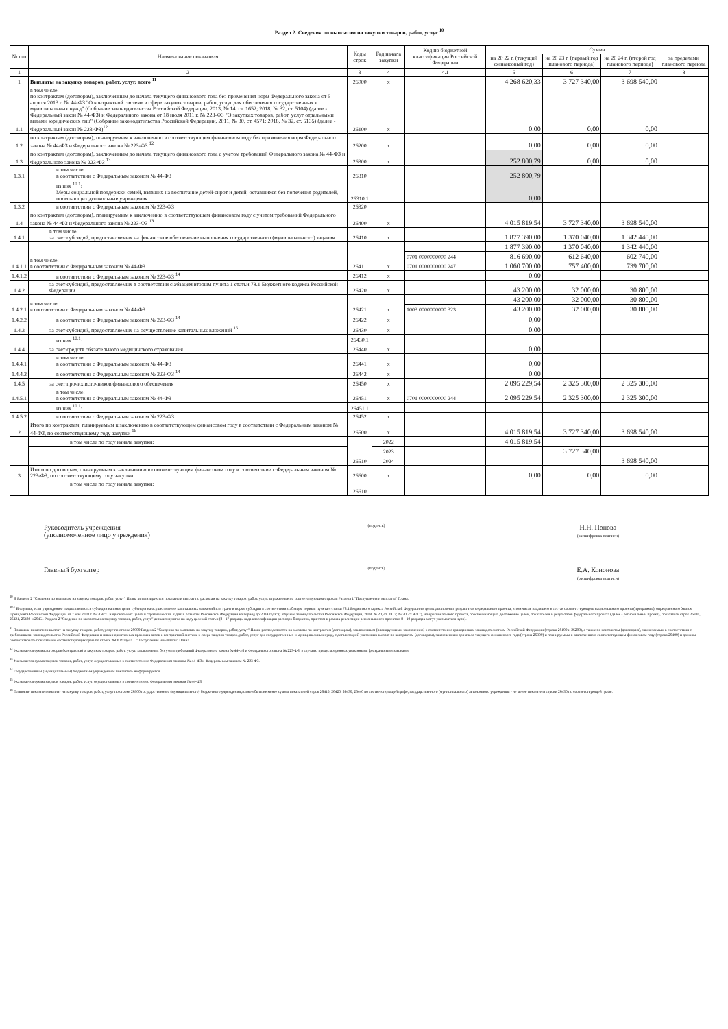Раздел 2. Сведения по выплатам на закупки товаров, работ, услуг <sup>10</sup>
| № п/п | Наименование показателя | Коды строк | Год начала закупки | Код по бюджетной классификации Российской Федерации | Сумма | | | |
| --- | --- | --- | --- | --- | --- | --- | --- | --- |
| | | | | | на 20 22 г. (текущий финансовый год) | на 20 23 г. (первый год планового периода) | на 20 24 г. (второй год планового периода) | за пределами планового периода |
| 1 | 2 | 3 | 4 | 4.1 | 5 | 6 | 7 | 8 |
| 1 | Выплаты на закупку товаров, работ, услуг, всего <sup>11</sup> | 26000 | x | | 4 268 620,33 | 3 727 340,00 | 3 698 540,00 | |
| 1.1 | в том числе: по контрактам (договорам), заключенным до начала текущего финансового года без применения норм Федерального закона от 5 апреля 2013 г. № 44-ФЗ "О контрактной системе в сфере закупок товаров, работ, услуг для обеспечения государственных и муниципальных нужд" (Собрание законодательства Российской Федерации, 2013, № 14, ст. 1652; 2018, № 32, ст. 5104) (далее - Федеральный закон № 44-ФЗ) и Федерального закона от 18 июля 2011 г. № 223-ФЗ "О закупках товаров, работ, услуг отдельными видами юридических лиц" (Собрание законодательства Российской Федерации, 2011, № 30, ст. 4571; 2018, № 32, ст. 5135) (далее - Федеральный закон № 223-ФЗ)<sup>12</sup> | 26100 | x | | 0,00 | 0,00 | 0,00 | |
| 1.2 | по контрактам (договорам), планируемым к заключению в соответствующем финансовом году без применения норм Федерального закона № 44-ФЗ и Федерального закона № 223-ФЗ <sup>12</sup> | 26200 | x | | 0,00 | 0,00 | 0,00 | |
| 1.3 | по контрактам (договорам), заключенным до начала текущего финансового года с учетом требований Федерального закона № 44-ФЗ и Федерального закона № 223-ФЗ <sup>13</sup> | 26300 | x | | 252 800,79 | 0,00 | 0,00 | |
| 1.3.1 | в том числе: в соответствии с Федеральным законом № 44-ФЗ | 26310 | | | 252 800,79 | | | |
| | из них <sup>10.1</sup>: Меры социальной поддержки семей, взявших на воспитание детей-сирот и детей, оставшихся без попечения родителей, посещающих дошкольные учреждения | 26310.1 | | | 0,00 | | | |
| 1.3.2 | в соответствии с Федеральным законом № 223-ФЗ | 26320 | | | | | | |
| 1.4 | по контрактам (договорам), планируемым к заключению в соответствующем финансовом году с учетом требований Федерального закона № 44-ФЗ и Федерального закона № 223-ФЗ <sup>13</sup> | 26400 | x | | 4 015 819,54 | 3 727 340,00 | 3 698 540,00 | |
| 1.4.1 | в том числе: за счет субсидий, предоставляемых на финансовое обеспечение выполнения государственного (муниципального) задания | 26410 | x | | 1 877 390,00 | 1 370 040,00 | 1 342 440,00 | |
| 1.4.1.1 | в том числе: в соответствии с Федеральным законом № 44-ФЗ | 26411 | x | | 1 877 390,00 | 1 370 040,00 | 1 342 440,00 | |
| | | | | 0701 0000000000 244 | 816 690,00 | 612 640,00 | 602 740,00 | |
| | | | | 0701 0000000000 247 | 1 060 700,00 | 757 400,00 | 739 700,00 | |
| 1.4.1.2 | в соответствии с Федеральным законом № 223-ФЗ <sup>14</sup> | 26412 | x | | 0,00 | | | |
| 1.4.2 | за счет субсидий, предоставляемых в соответствии с абзацем вторым пункта 1 статьи 78.1 Бюджетного кодекса Российской Федерации | 26420 | x | | 43 200,00 | 32 000,00 | 30 800,00 | |
| 1.4.2.1 | в том числе: в соответствии с Федеральным законом № 44-ФЗ | 26421 | x | | 43 200,00 | 32 000,00 | 30 800,00 | |
| | | | | 1003 0000000000 323 | 43 200,00 | 32 000,00 | 30 800,00 | |
| 1.4.2.2 | в соответствии с Федеральным законом № 223-ФЗ <sup>14</sup> | 26422 | x | | 0,00 | | | |
| 1.4.3 | за счет субсидий, предоставляемых на осуществление капитальных вложений <sup>15</sup> | 26430 | x | | 0,00 | | | |
| | из них <sup>10.1</sup>: | 26430.1 | | | | | | |
| 1.4.4 | за счет средств обязательного медицинского страхования | 26440 | x | | 0,00 | | | |
| 1.4.4.1 | в том числе: в соответствии с Федеральным законом № 44-ФЗ | 26441 | x | | 0,00 | | | |
| 1.4.4.2 | в соответствии с Федеральным законом № 223-ФЗ <sup>14</sup> | 26442 | x | | 0,00 | | | |
| 1.4.5 | за счет прочих источников финансового обеспечения | 26450 | x | | 2 095 229,54 | 2 325 300,00 | 2 325 300,00 | |
| 1.4.5.1 | в том числе: в соответствии с Федеральным законом № 44-ФЗ | 26451 | x | 0701 0000000000 244 | 2 095 229,54 | 2 325 300,00 | 2 325 300,00 | |
| | из них <sup>10.1</sup>: | 26451.1 | | | | | | |
| 1.4.5.2 | в соответствии с Федеральным законом № 223-ФЗ | 26452 | x | | | | | |
| 2 | Итого по контрактам, планируемым к заключению в соответствующем финансовом году в соответствии с Федеральным законом № 44-ФЗ, по соответствующему году закупки <sup>16</sup> | 26500 | x | | 4 015 819,54 | 3 727 340,00 | 3 698 540,00 | |
| | в том числе по году начала закупки: | 26510 | 2022 | | 4 015 819,54 | | | |
| | | | 2023 | | | 3 727 340,00 | | |
| | | | 2024 | | | | 3 698 540,00 | |
| 3 | Итого по договорам, планируемым к заключению в соответствующем финансовом году в соответствии с Федеральным законом № 223-ФЗ, по соответствующему году закупки | 26600 | x | | 0,00 | 0,00 | 0,00 | |
| | в том числе по году начала закупки: | 26610 | | | | | | |
Руководитель учреждения
(уполномоченное лицо учреждения)
(подпись)
Н.Н. Попова
(расшифровка подписи)
Главный бухгалтер
(подпись)
Е.А. Кононова
(расшифровка подписи)
<sup>10</sup> В Разделе 2 "Сведения по выплатам на закупку товаров, работ, услуг" Плана детализируются показатели выплат по расходам на закупку товаров, работ, услуг, отраженные по соответствующим строкам Раздела 1 "Поступления и выплаты" Плана.
<sup>10.1</sup> В случаях, если учреждению предоставляются субсидии на иные цели, субсидия на осуществление капитальных вложений или грант в форме субсидии в соответствии с абзацем первым пункта 4 статьи 78.1 Бюджетного кодекса Российской Федерации в целях достижения результатов федерального проекта, в том числе входящего в состав соответствующего национального проекта (программы), определенного Указом Президента Российской Федерации от 7 мая 2018 г. № 204 "О национальных целях и стратегических задачах развития Российской Федерации на период до 2024 года" (Собрание законодательства Российской Федерации, 2018, № 20, ст. 2817; № 30, ст. 4717), или регионального проекта, обеспечивающего достижение целей, показателей и результатов федерального проекта (далее - региональный проект), показатели строк 26310, 26421, 26430 и 26451 Раздела 2 "Сведения по выплатам на закупку товаров, работ, услуг" детализируются по коду целевой статьи (8 - 17 разряды кода классификации расходов бюджетов, при этом в рамках реализации регионального проекта в 8 - 10 разрядах могут указываться нули).
<sup>11</sup> Плановые показатели выплат на закупку товаров, работ, услуг по строке 26000 Раздела 2 "Сведения по выплатам на закупку товаров, работ, услуг" Плана распределяются на выплаты по контрактам (договорам), заключенным (планируемым к заключению) в соответствии с гражданским законодательством Российской Федерации (строки 26100 и 26200), а также по контрактам (договорам), заключаемым в соответствии с требованиями законодательства Российской Федерации и иных нормативных правовых актов о контрактной системе в сфере закупок товаров, работ, услуг для государственных и муниципальных нужд, с детализацией указанных выплат по контрактам (договорам), заключенным до начала текущего финансового года (строка 26300) и планируемым к заключению в соответствующем финансовом году (строка 26400) и должны соответствовать показателям соответствующих граф по строке 2600 Раздела 1 "Поступления и выплаты" Плана.
<sup>12</sup> Указывается сумма договоров (контрактов) о закупках товаров, работ, услуг, заключенных без учета требований Федерального закона № 44-ФЗ и Федерального закона № 223-ФЗ, в случаях, предусмотренных указанными федеральными законами.
<sup>13</sup> Указывается сумма закупок товаров, работ, услуг, осуществляемых в соответствии с Федеральным законом № 44-ФЗ и Федеральным законом № 223-ФЗ.
<sup>14</sup> Государственным (муниципальным) бюджетным учреждением показатель не формируется.
<sup>15</sup> Указывается сумма закупок товаров, работ, услуг, осуществляемых в соответствии с Федеральным законом № 44-ФЗ.
<sup>16</sup> Плановые показатели выплат на закупку товаров, работ, услуг по строке 26500 государственного (муниципального) бюджетного учреждения должен быть не менее суммы показателей строк 26410, 26420, 26430, 26440 по соответствующей графе, государственного (муниципального) автономного учреждения - не менее показателя строки 26430 по соответствующей графе.